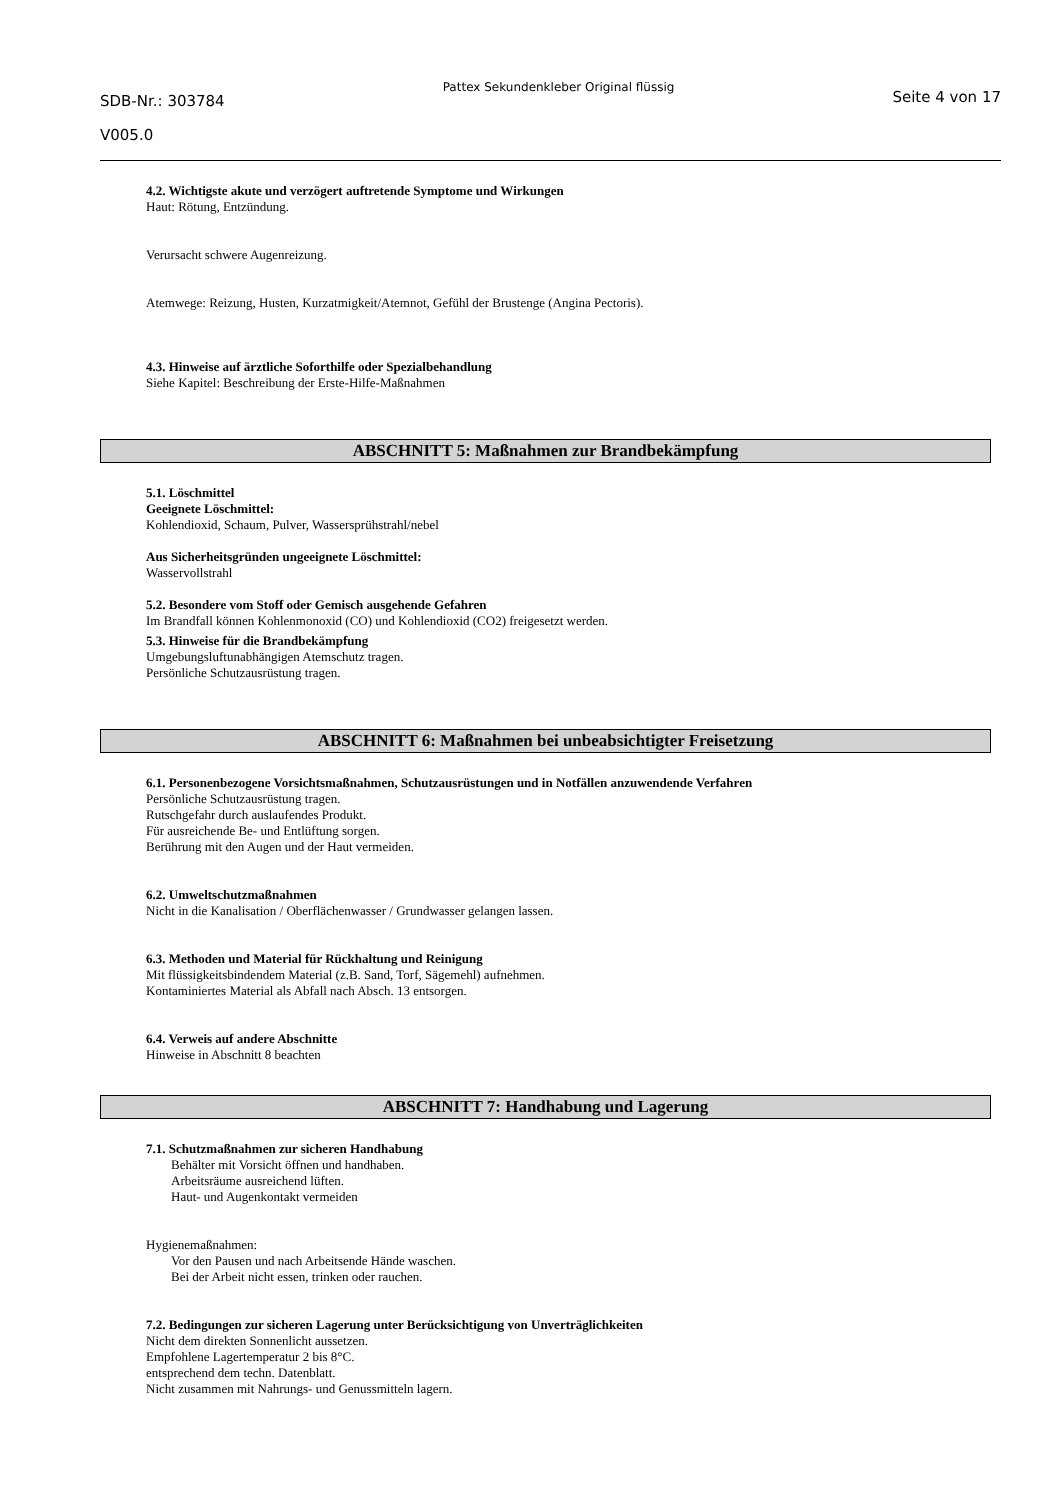SDB-Nr.: 303784
V005.0
Pattex Sekundenkleber Original flüssig
Seite 4 von 17
4.2. Wichtigste akute und verzögert auftretende Symptome und Wirkungen
Haut: Rötung, Entzündung.
Verursacht schwere Augenreizung.
Atemwege: Reizung, Husten, Kurzatmigkeit/Atemnot, Gefühl der Brustenge (Angina Pectoris).
4.3. Hinweise auf ärztliche Soforthilfe oder Spezialbehandlung
Siehe Kapitel: Beschreibung der Erste-Hilfe-Maßnahmen
ABSCHNITT 5: Maßnahmen zur Brandbekämpfung
5.1. Löschmittel
Geeignete Löschmittel:
Kohlendioxid, Schaum, Pulver, Wassersprühstrahl/nebel
Aus Sicherheitsgründen ungeeignete Löschmittel:
Wasservollstrahl
5.2. Besondere vom Stoff oder Gemisch ausgehende Gefahren
Im Brandfall können Kohlenmonoxid (CO) und Kohlendioxid (CO2) freigesetzt werden.
5.3. Hinweise für die Brandbekämpfung
Umgebungsluftunabhängigen Atemschutz tragen.
Persönliche Schutzausrüstung tragen.
ABSCHNITT 6: Maßnahmen bei unbeabsichtigter Freisetzung
6.1. Personenbezogene Vorsichtsmaßnahmen, Schutzausrüstungen und in Notfällen anzuwendende Verfahren
Persönliche Schutzausrüstung tragen.
Rutschgefahr durch auslaufendes Produkt.
Für ausreichende Be- und Entlüftung sorgen.
Berührung mit den Augen und der Haut vermeiden.
6.2. Umweltschutzmaßnahmen
Nicht in die Kanalisation / Oberflächenwasser / Grundwasser gelangen lassen.
6.3. Methoden und Material für Rückhaltung und Reinigung
Mit flüssigkeitsbindendem Material (z.B. Sand, Torf, Sägemehl) aufnehmen.
Kontaminiertes Material als Abfall nach Absch. 13 entsorgen.
6.4. Verweis auf andere Abschnitte
Hinweise in Abschnitt 8 beachten
ABSCHNITT 7: Handhabung und Lagerung
7.1. Schutzmaßnahmen zur sicheren Handhabung
Behälter mit Vorsicht öffnen und handhaben.
Arbeitsräume ausreichend lüften.
Haut- und Augenkontakt vermeiden
Hygienemaßnahmen:
Vor den Pausen und nach Arbeitsende Hände waschen.
Bei der Arbeit nicht essen, trinken oder rauchen.
7.2. Bedingungen zur sicheren Lagerung unter Berücksichtigung von Unverträglichkeiten
Nicht dem direkten Sonnenlicht aussetzen.
Empfohlene Lagertemperatur 2 bis 8°C.
entsprechend dem techn. Datenblatt.
Nicht zusammen mit Nahrungs- und Genussmitteln lagern.